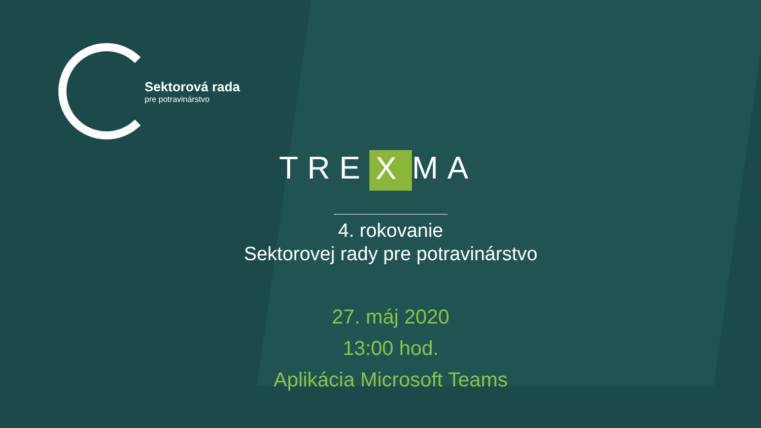Sektorová rada
pre potravinárstvo
TRE X MA
4. rokovanie
Sektorovej rady pre potravinárstvo
27. máj 2020
13:00 hod.
Aplikácia Microsoft Teams